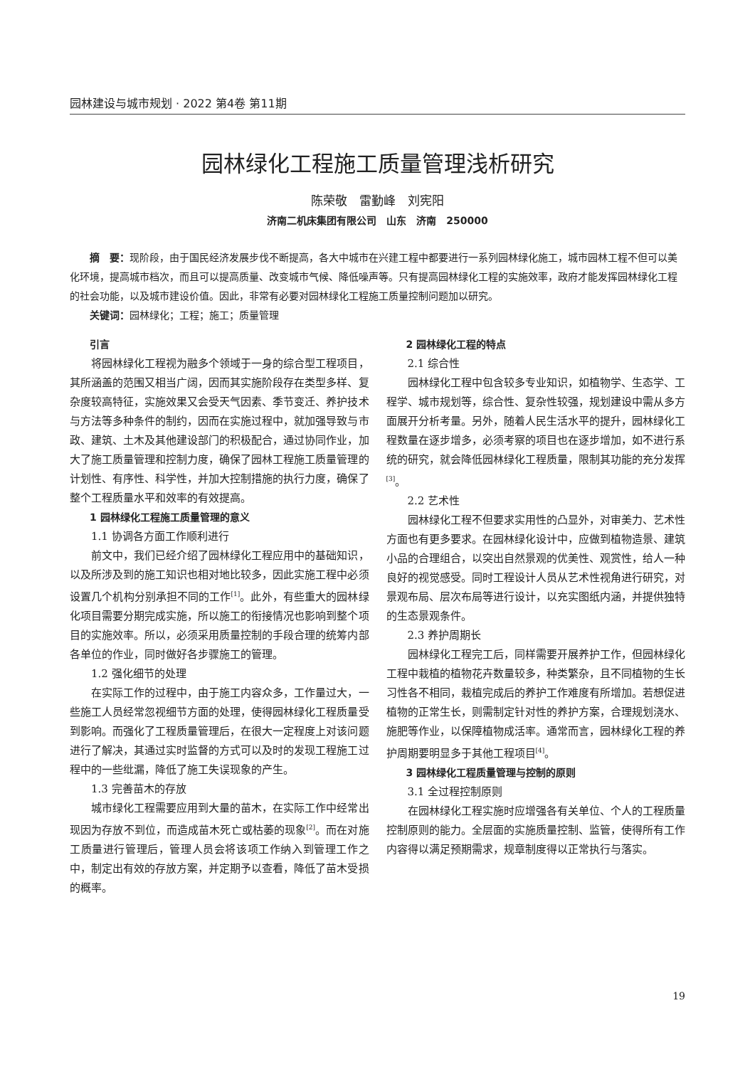园林建设与城市规划 · 2022 第4卷 第11期
园林绿化工程施工质量管理浅析研究
陈荣敬　雷勤峰　刘宪阳
济南二机床集团有限公司　山东　济南　250000
摘　要：现阶段，由于国民经济发展步伐不断提高，各大中城市在兴建工程中都要进行一系列园林绿化施工，城市园林工程不但可以美化环境，提高城市档次，而且可以提高质量、改变城市气候、降低噪声等。只有提高园林绿化工程的实施效率，政府才能发挥园林绿化工程的社会功能，以及城市建设价值。因此，非常有必要对园林绿化工程施工质量控制问题加以研究。
关键词：园林绿化；工程；施工；质量管理
引言
将园林绿化工程视为融多个领域于一身的综合型工程项目，其所涵盖的范围又相当广阔，因而其实施阶段存在类型多样、复杂度较高特征，实施效果又会受天气因素、季节变迁、养护技术与方法等多种条件的制约，因而在实施过程中，就加强导致与市政、建筑、土木及其他建设部门的积极配合，通过协同作业，加大了施工质量管理和控制力度，确保了园林工程施工质量管理的计划性、有序性、科学性，并加大控制措施的执行力度，确保了整个工程质量水平和效率的有效提高。
1 园林绿化工程施工质量管理的意义
1.1 协调各方面工作顺利进行
前文中，我们已经介绍了园林绿化工程应用中的基础知识，以及所涉及到的施工知识也相对地比较多，因此实施工程中必须设置几个机构分别承担不同的工作<sup>[1]</sup>。此外，有些重大的园林绿化项目需要分期完成实施，所以施工的衔接情况也影响到整个项目的实施效率。所以，必须采用质量控制的手段合理的统筹内部各单位的作业，同时做好各步骤施工的管理。
1.2 强化细节的处理
在实际工作的过程中，由于施工内容众多，工作量过大，一些施工人员经常忽视细节方面的处理，使得园林绿化工程质量受到影响。而强化了工程质量管理后，在很大一定程度上对该问题进行了解决，其通过实时监督的方式可以及时的发现工程施工过程中的一些纰漏，降低了施工失误现象的产生。
1.3 完善苗木的存放
城市绿化工程需要应用到大量的苗木，在实际工作中经常出现因为存放不到位，而造成苗木死亡或枯萎的现象<sup>[2]</sup>。而在对施工质量进行管理后，管理人员会将该项工作纳入到管理工作之中，制定出有效的存放方案，并定期予以查看，降低了苗木受损的概率。
2 园林绿化工程的特点
2.1 综合性
园林绿化工程中包含较多专业知识，如植物学、生态学、工程学、城市规划等，综合性、复杂性较强，规划建设中需从多方面展开分析考量。另外，随着人民生活水平的提升，园林绿化工程数量在逐步增多，必须考察的项目也在逐步增加，如不进行系统的研究，就会降低园林绿化工程质量，限制其功能的充分发挥<sup>[3]</sup>。
2.2 艺术性
园林绿化工程不但要求实用性的凸显外，对审美力、艺术性方面也有更多要求。在园林绿化设计中，应做到植物造景、建筑小品的合理组合，以突出自然景观的优美性、观赏性，给人一种良好的视觉感受。同时工程设计人员从艺术性视角进行研究，对景观布局、层次布局等进行设计，以充实图纸内涵，并提供独特的生态景观条件。
2.3 养护周期长
园林绿化工程完工后，同样需要开展养护工作，但园林绿化工程中栽植的植物花卉数量较多，种类繁杂，且不同植物的生长习性各不相同，栽植完成后的养护工作难度有所增加。若想促进植物的正常生长，则需制定针对性的养护方案，合理规划浇水、施肥等作业，以保障植物成活率。通常而言，园林绿化工程的养护周期要明显多于其他工程项目<sup>[4]</sup>。
3 园林绿化工程质量管理与控制的原则
3.1 全过程控制原则
在园林绿化工程实施时应增强各有关单位、个人的工程质量控制原则的能力。全层面的实施质量控制、监管，使得所有工作内容得以满足预期需求，规章制度得以正常执行与落实。
19